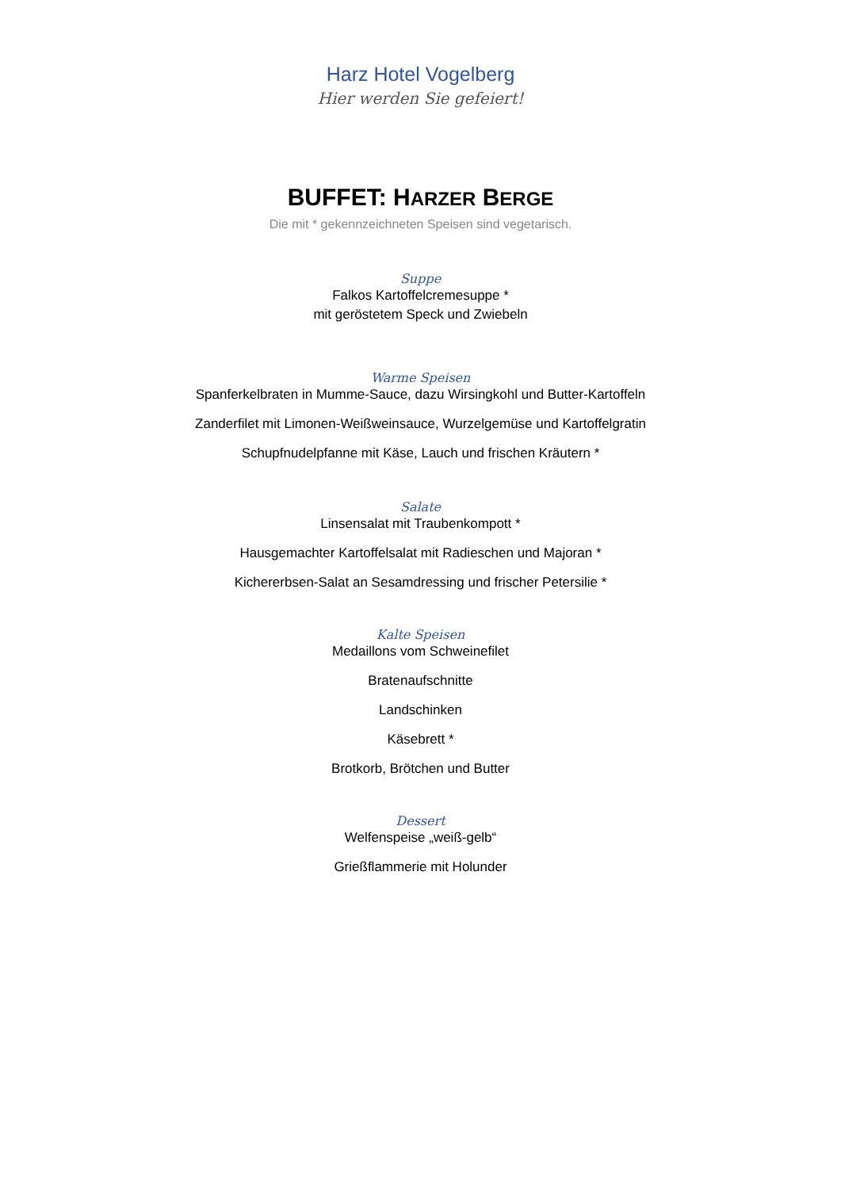Harz Hotel Vogelberg
Hier werden Sie gefeiert!
BUFFET: HARZER BERGE
Die mit * gekennzeichneten Speisen sind vegetarisch.
Suppe
Falkos Kartoffelcremesuppe *
mit geröstetem Speck und Zwiebeln
Warme Speisen
Spanferkelbraten in Mumme-Sauce, dazu Wirsingkohl und Butter-Kartoffeln
Zanderfilet mit Limonen-Weißweinsauce, Wurzelgemüse und Kartoffelgratin
Schupfnudelpfanne mit Käse, Lauch und frischen Kräutern *
Salate
Linsensalat mit Traubenkompott *
Hausgemachter Kartoffelsalat mit Radieschen und Majoran *
Kichererbsen-Salat an Sesamdressing und frischer Petersilie *
Kalte Speisen
Medaillons vom Schweinefilet
Bratenaufschnitte
Landschinken
Käsebrett *
Brotkorb, Brötchen und Butter
Dessert
Welfenspeise „weiß-gelb“
Grießflammerie mit Holunder